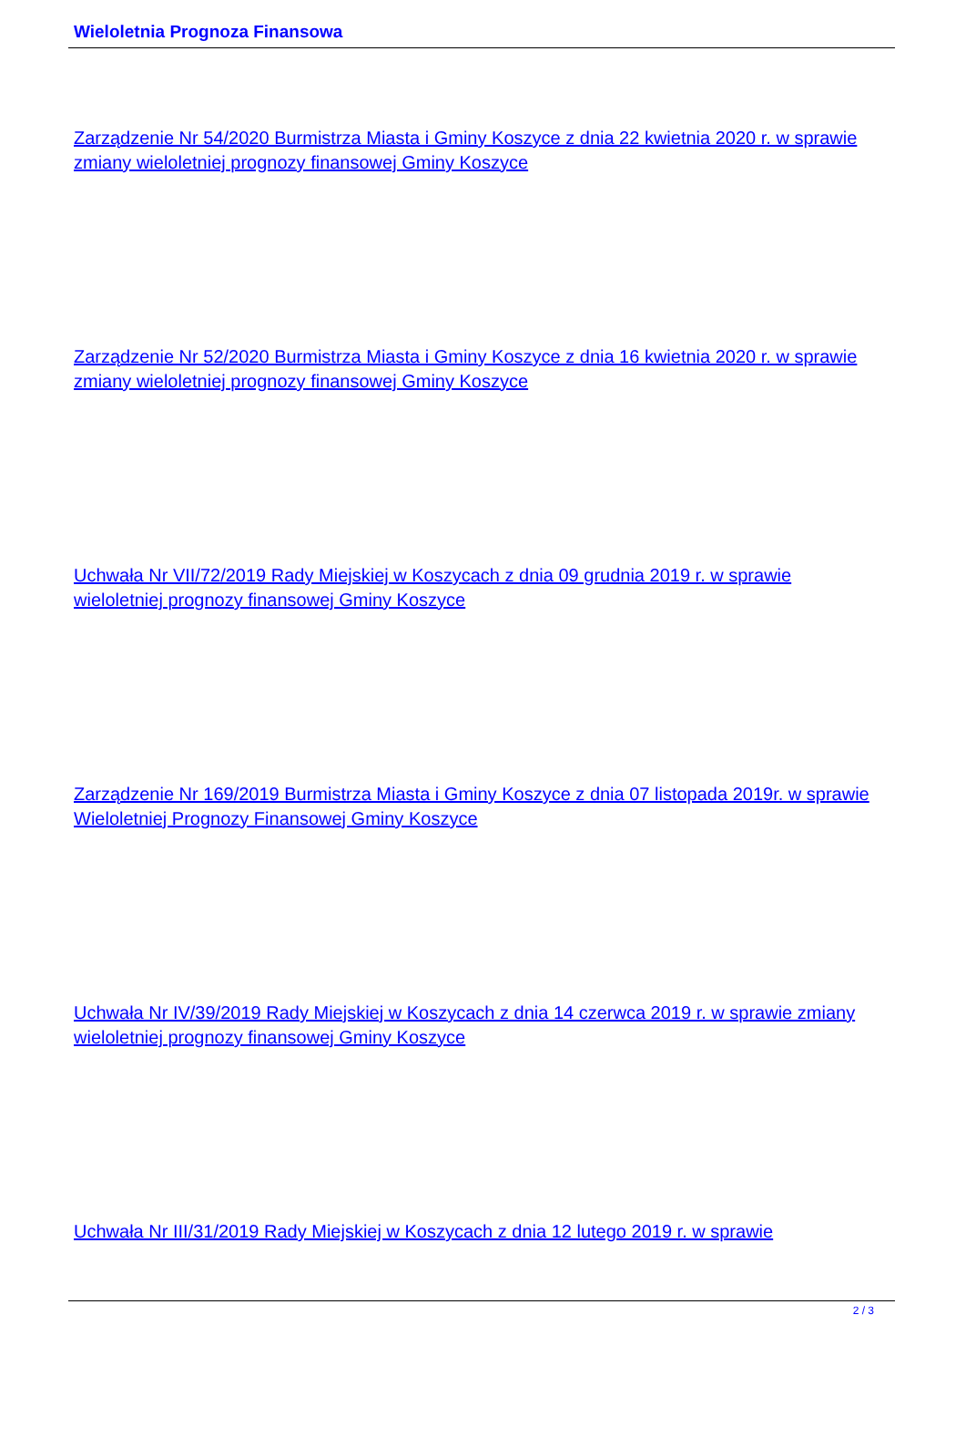Wieloletnia Prognoza Finansowa
Zarządzenie Nr 54/2020 Burmistrza Miasta i Gminy Koszyce z dnia 22 kwietnia 2020 r. w sprawie zmiany wieloletniej prognozy finansowej Gminy Koszyce
Zarządzenie Nr 52/2020 Burmistrza Miasta i Gminy Koszyce z dnia 16 kwietnia 2020 r. w sprawie zmiany wieloletniej prognozy finansowej Gminy Koszyce
Uchwała Nr VII/72/2019 Rady Miejskiej w Koszycach z dnia 09 grudnia 2019 r. w sprawie wieloletniej prognozy finansowej Gminy Koszyce
Zarządzenie Nr 169/2019 Burmistrza Miasta i Gminy Koszyce z dnia 07 listopada 2019r. w sprawie Wieloletniej Prognozy Finansowej Gminy Koszyce
Uchwała Nr IV/39/2019 Rady Miejskiej w Koszycach z dnia 14 czerwca 2019 r. w sprawie zmiany wieloletniej prognozy finansowej Gminy Koszyce
Uchwała Nr III/31/2019 Rady Miejskiej w Koszycach z dnia 12 lutego 2019 r. w sprawie
2 / 3